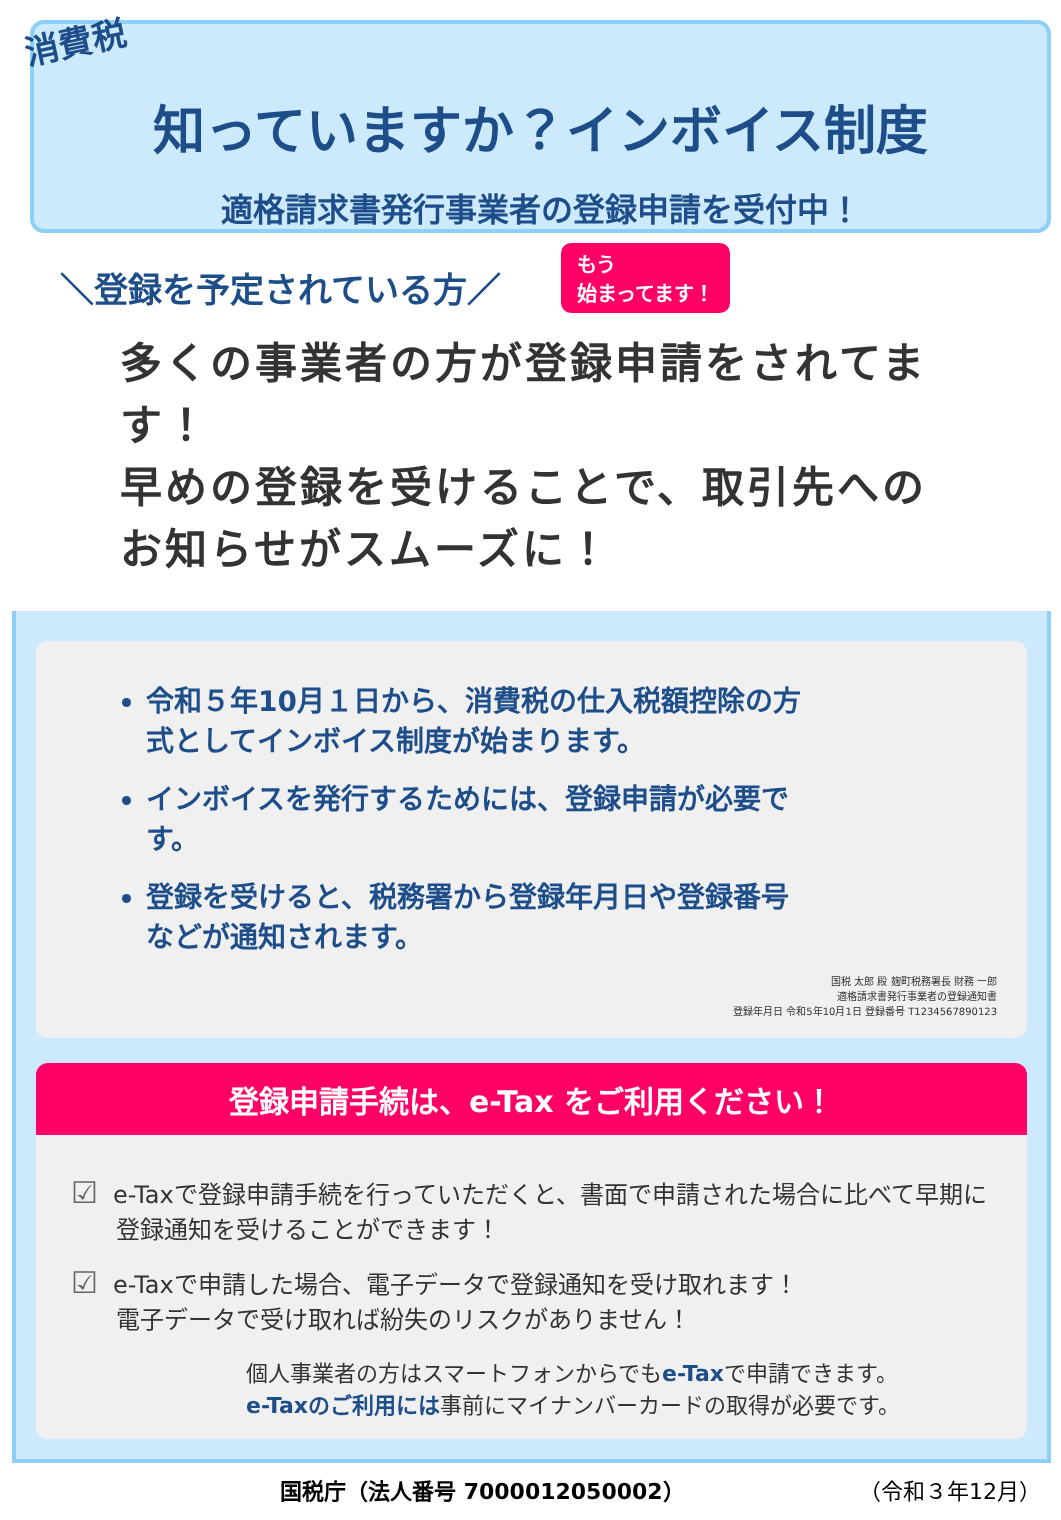消費税
知っていますか？インボイス制度
適格請求書発行事業者の登録申請を受付中！
＼登録を予定されている方／
もう
始まってます！
多くの事業者の方が登録申請をされてます！
早めの登録を受けることで、取引先へのお知らせがスムーズに！
令和５年10月１日から、消費税の仕入税額控除の方式としてインボイス制度が始まります。
インボイスを発行するためには、登録申請が必要です。
登録を受けると、税務署から登録年月日や登録番号などが通知されます。
国税 太郎 殿 麹町税務署長 財務 一郎
適格請求書発行事業者の登録通知書
登録年月日 令和5年10月1日 登録番号 T1234567890123
登録申請手続は、e-Tax をご利用ください！
☑ e-Taxで登録申請手続を行っていただくと、書面で申請された場合に比べて早期に登録通知を受けることができます！
☑ e-Taxで申請した場合、電子データで登録通知を受け取れます！
電子データで受け取れば紛失のリスクがありません！
個人事業者の方はスマートフォンからでもe-Taxで申請できます。
e-Taxのご利用には事前にマイナンバーカードの取得が必要です。
国税庁（法人番号 7000012050002） （令和３年12月）